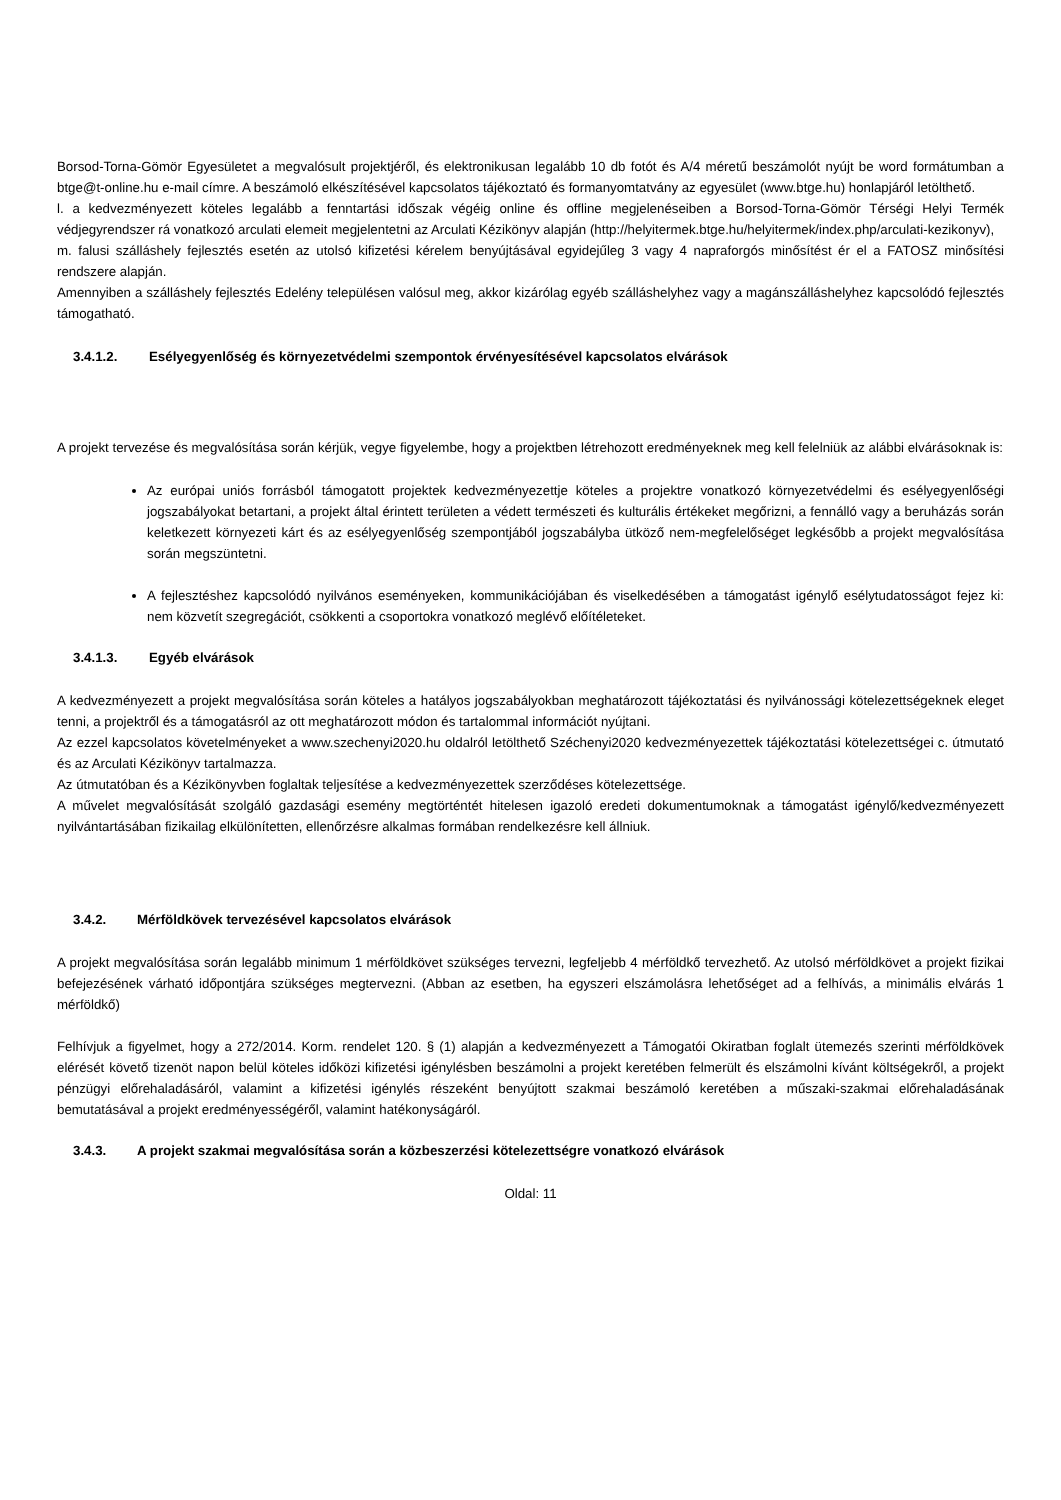Borsod-Torna-Gömör Egyesületet a megvalósult projektjéről, és elektronikusan legalább 10 db fotót és A/4 méretű beszámolót nyújt be word formátumban a btge@t-online.hu e-mail címre. A beszámoló elkészítésével kapcsolatos tájékoztató és formanyomtatvány az egyesület (www.btge.hu) honlapjáról letölthető.
l. a kedvezményezett köteles legalább a fenntartási időszak végéig online és offline megjelenéseiben a Borsod-Torna-Gömör Térségi Helyi Termék védjegyrendszer rá vonatkozó arculati elemeit megjelentetni az Arculati Kézikönyv alapján (http://helyitermek.btge.hu/helyitermek/index.php/arculati-kezikonyv),
m. falusi szálláshely fejlesztés esetén az utolsó kifizetési kérelem benyújtásával egyidejűleg 3 vagy 4 napraforgós minősítést ér el a FATOSZ minősítési rendszere alapján.
Amennyiben a szálláshely fejlesztés Edelény településen valósul meg, akkor kizárólag egyéb szálláshelyhez vagy a magánszálláshelyhez kapcsolódó fejlesztés támogatható.
3.4.1.2. Esélyegyenlőség és környezetvédelmi szempontok érvényesítésével kapcsolatos elvárások
A projekt tervezése és megvalósítása során kérjük, vegye figyelembe, hogy a projektben létrehozott eredményeknek meg kell felelniük az alábbi elvárásoknak is:
Az európai uniós forrásból támogatott projektek kedvezményezettje köteles a projektre vonatkozó környezetvédelmi és esélyegyenlőségi jogszabályokat betartani, a projekt által érintett területen a védett természeti és kulturális értékeket megőrizni, a fennálló vagy a beruházás során keletkezett környezeti kárt és az esélyegyenlőség szempontjából jogszabályba ütköző nem-megfelelőséget legkésőbb a projekt megvalósítása során megszüntetni.
A fejlesztéshez kapcsolódó nyilvános eseményeken, kommunikációjában és viselkedésében a támogatást igénylő esélytudatosságot fejez ki: nem közvetít szegregációt, csökkenti a csoportokra vonatkozó meglévő előítéleteket.
3.4.1.3. Egyéb elvárások
A kedvezményezett a projekt megvalósítása során köteles a hatályos jogszabályokban meghatározott tájékoztatási és nyilvánossági kötelezettségeknek eleget tenni, a projektről és a támogatásról az ott meghatározott módon és tartalommal információt nyújtani.
Az ezzel kapcsolatos követelményeket a www.szechenyi2020.hu oldalról letölthető Széchenyi2020 kedvezményezettek tájékoztatási kötelezettségei c. útmutató és az Arculati Kézikönyv tartalmazza.
Az útmutatóban és a Kézikönyvben foglaltak teljesítése a kedvezményezettek szerződéses kötelezettsége.
A művelet megvalósítását szolgáló gazdasági esemény megtörténtét hitelesen igazoló eredeti dokumentumoknak a támogatást igénylő/kedvezményezett nyilvántartásában fizikailag elkülönítetten, ellenőrzésre alkalmas formában rendelkezésre kell állniuk.
3.4.2. Mérföldkövek tervezésével kapcsolatos elvárások
A projekt megvalósítása során legalább minimum 1 mérföldkövet szükséges tervezni, legfeljebb 4 mérföldkő tervezhető. Az utolsó mérföldkövet a projekt fizikai befejezésének várható időpontjára szükséges megtervezni. (Abban az esetben, ha egyszeri elszámolásra lehetőséget ad a felhívás, a minimális elvárás 1 mérföldkő)
Felhívjuk a figyelmet, hogy a 272/2014. Korm. rendelet 120. § (1) alapján a kedvezményezett a Támogatói Okiratban foglalt ütemezés szerinti mérföldkövek elérését követő tizenöt napon belül köteles időközi kifizetési igénylésben beszámolni a projekt keretében felmerült és elszámolni kívánt költségekről, a projekt pénzügyi előrehaladásáról, valamint a kifizetési igénylés részeként benyújtott szakmai beszámoló keretében a műszaki-szakmai előrehaladásának bemutatásával a projekt eredményességéről, valamint hatékonyságáról.
3.4.3. A projekt szakmai megvalósítása során a közbeszerzési kötelezettségre vonatkozó elvárások
Oldal: 11